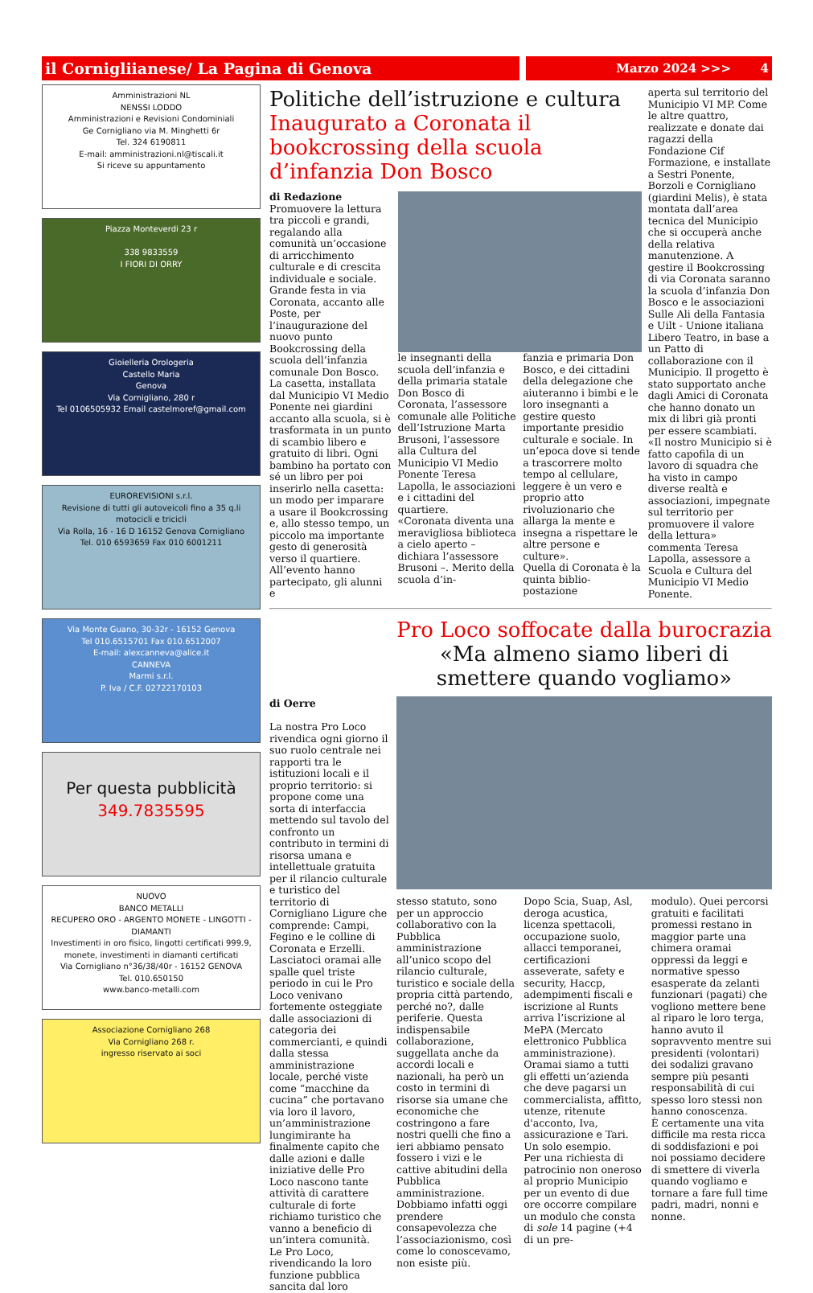il Cornigliianese/ La Pagina di Genova
Marzo 2024 >>> 4
Amministrazioni NL
NENSSI LODDO
Amministrazioni e Revisioni Condominiali
Ge Cornigliano via M. Minghetti 6r
Tel. 324 6190811
E-mail: amministrazioni.nl@tiscali.it
Si riceve su appuntamento
Piazza Monteverdi 23 r
338 9833559
I FIORI DI ORRY
Gioielleria Orologeria
Castello Maria
Genova
Via Cornigliano, 280 r
Tel 0106505932 Email castelmoref@gmail.com
EUROREVISIONI s.r.l.
Revisione di tutti gli autoveicoli fino a 35 q.li motocicli e tricicli
Via Rolla, 16 - 16 D 16152 Genova Cornigliano
Tel. 010 6593659 Fax 010 6001211
Via Monte Guano, 30-32r - 16152 Genova
Tel 010.6515701 Fax 010.6512007
E-mail: alexcanneva@alice.it
CANNEVA
Marmi s.r.l.
P. Iva / C.F. 02722170103
Per questa pubblicità
349.7835595
NUOVO
BANCO METALLI
RECUPERO ORO - ARGENTO MONETE - LINGOTTI - DIAMANTI
Investimenti in oro fisico, lingotti certificati 999.9, monete, investimenti in diamanti certificati
Via Cornigliano n°36/38/40r - 16152 GENOVA
Tel. 010.650150
www.banco-metalli.com
Associazione Cornigliano 268
Via Cornigliano 268 r.
ingresso riservato ai soci
Politiche dell’istruzione e cultura
Inaugurato a Coronata il bookcrossing della scuola d’infanzia Don Bosco
di Redazione
Promuovere la lettura tra piccoli e grandi, regalando alla comunità un’occasione di arricchimento culturale e di crescita individuale e sociale. Grande festa in via Coronata, accanto alle Poste, per l’inaugurazione del nuovo punto Bookcrossing della scuola dell’infanzia comunale Don Bosco.
La casetta, installata dal Municipio VI Medio Ponente nei giardini accanto alla scuola, si è trasformata in un punto di scambio libero e gratuito di libri. Ogni bambino ha portato con sé un libro per poi inserirlo nella casetta: un modo per imparare a usare il Bookcrossing e, allo stesso tempo, un piccolo ma importante gesto di generosità verso il quartiere. All’evento hanno partecipato, gli alunni e
le insegnanti della scuola dell’infanzia e della primaria statale Don Bosco di Coronata, l’assessore comunale alle Politiche dell’Istruzione Marta Brusoni, l’assessore alla Cultura del Municipio VI Medio Ponente Teresa Lapolla, le associazioni e i cittadini del quartiere.
«Coronata diventa una meravigliosa biblioteca a cielo aperto – dichiara l’assessore Brusoni –. Merito della scuola d’in-
fanzia e primaria Don Bosco, e dei cittadini della delegazione che aiuteranno i bimbi e le loro insegnanti a gestire questo importante presidio culturale e sociale. In un’epoca dove si tende a trascorrere molto tempo al cellulare, leggere è un vero e proprio atto rivoluzionario che allarga la mente e insegna a rispettare le altre persone e culture».
Quella di Coronata è la quinta biblio-postazione
aperta sul territorio del Municipio VI MP. Come le altre quattro, realizzate e donate dai ragazzi della Fondazione Cif Formazione, e installate a Sestri Ponente, Borzoli e Cornigliano (giardini Melis), è stata montata dall’area tecnica del Municipio che si occuperà anche della relativa manutenzione. A gestire il Bookcrossing di via Coronata saranno la scuola d’infanzia Don Bosco e le associazioni Sulle Ali della Fantasia e Uilt - Unione italiana Libero Teatro, in base a un Patto di collaborazione con il Municipio. Il progetto è stato supportato anche dagli Amici di Coronata che hanno donato un mix di libri già pronti per essere scambiati.
«Il nostro Municipio si è fatto capofila di un lavoro di squadra che ha visto in campo diverse realtà e associazioni, impegnate sul territorio per promuovere il valore della lettura» commenta Teresa Lapolla, assessore a Scuola e Cultura del Municipio VI Medio Ponente.
di Oerre
La nostra Pro Loco rivendica ogni giorno il suo ruolo centrale nei rapporti tra le istituzioni locali e il proprio territorio: si propone come una sorta di interfaccia mettendo sul tavolo del confronto un contributo in termini di risorsa umana e intellettuale gratuita per il rilancio culturale e turistico del territorio di Cornigliano Ligure che comprende: Campi, Fegino e le colline di Coronata e Erzelli. Lasciatoci oramai alle spalle quel triste periodo in cui le Pro Loco venivano fortemente osteggiate dalle associazioni di categoria dei commercianti, e quindi dalla stessa amministrazione locale, perché viste come “macchine da cucina” che portavano via loro il lavoro, un’amministrazione lungimirante ha finalmente capito che dalle azioni e dalle iniziative delle Pro Loco nascono tante attività di carattere culturale di forte richiamo turistico che vanno a beneficio di un’intera comunità.
Le Pro Loco, rivendicando la loro funzione pubblica sancita dal loro
Pro Loco soffocate dalla burocrazia
«Ma almeno siamo liberi di smettere quando vogliamo»
stesso statuto, sono per un approccio collaborativo con la Pubblica amministrazione all’unico scopo del rilancio culturale, turistico e sociale della propria città partendo, perché no?, dalle periferie. Questa indispensabile collaborazione, suggellata anche da accordi locali e nazionali, ha però un costo in termini di risorse sia umane che economiche che costringono a fare nostri quelli che fino a ieri abbiamo pensato fossero i vizi e le cattive abitudini della Pubblica amministrazione. Dobbiamo infatti oggi prendere consapevolezza che l’associazionismo, così come lo conoscevamo, non esiste più.
Dopo Scia, Suap, Asl, deroga acustica, licenza spettacoli, occupazione suolo, allacci temporanei, certificazioni asseverate, safety e security, Haccp, adempimenti fiscali e iscrizione al Runts arriva l’iscrizione al MePA (Mercato elettronico Pubblica amministrazione).
Oramai siamo a tutti gli effetti un’azienda che deve pagarsi un commercialista, affitto, utenze, ritenute d'acconto, Iva, assicurazione e Tari.
Un solo esempio.
Per una richiesta di patrocinio non oneroso al proprio Municipio per un evento di due ore occorre compilare un modulo che consta di sole 14 pagine (+4 di un pre-
modulo). Quei percorsi gratuiti e facilitati promessi restano in maggior parte una chimera oramai oppressi da leggi e normative spesso esasperate da zelanti funzionari (pagati) che vogliono mettere bene al riparo le loro terga, hanno avuto il sopravvento mentre sui presidenti (volontari) dei sodalizi gravano sempre più pesanti responsabilità di cui spesso loro stessi non hanno conoscenza.
È certamente una vita difficile ma resta ricca di soddisfazioni e poi noi possiamo decidere di smettere di viverla quando vogliamo e tornare a fare full time padri, madri, nonni e nonne.